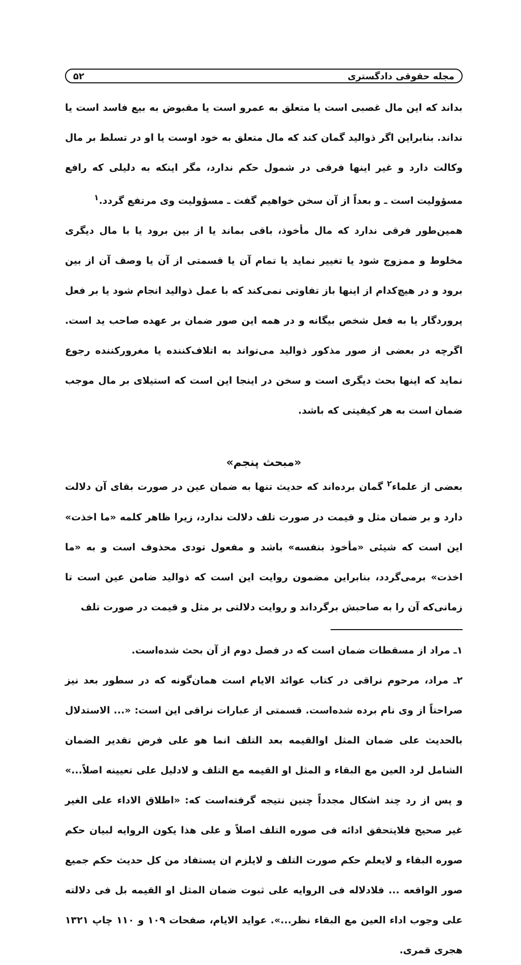مجله حقوقی دادگستری ۵۲
بداند که این مال غصبی است یا متعلق به عمرو است یا مقبوض به بیع فاسد است یا نداند. بنابراین اگر ذوالید گمان کند که مال متعلق به خود اوست یا او در تسلط بر مال وکالت دارد و غیر اینها فرقی در شمول حکم ندارد، مگر اینکه به دلیلی که رافع مسؤولیت است ـ و بعداً از آن سخن خواهیم گفت ـ مسؤولیت وی مرتفع گردد.<sup>۱</sup>
همین‌طور فرقی ندارد که مال مأخوذ، باقی بماند یا از بین برود یا با مال دیگری مخلوط و ممزوج شود یا تغییر نماید یا تمام آن یا قسمتی از آن یا وصف آن از بین برود و در هیچ‌کدام از اینها باز تفاوتی نمی‌کند که با عمل ذوالید انجام شود یا بر فعل پروردگار یا به فعل شخص بیگانه و در همه این صور ضمان بر عهده صاحب ید است. اگرچه در بعضی از صور مذکور ذوالید می‌تواند به اتلاف‌کننده یا مغرورکننده رجوع نماید که اینها بحث دیگری است و سخن در اینجا این است که استیلای بر مال موجب ضمان است به هر کیفیتی که باشد.
«مبحث پنجم»
بعضی از علماء<sup>۲</sup> گمان برده‌اند که حدیث تنها به ضمان عین در صورت بقای آن دلالت دارد و بر ضمان مثل و قیمت در صورت تلف دلالت ندارد، زیرا ظاهر کلمه «ما اخذت» این است که شیئی «مأخوذ بنفسه» باشد و مفعول تودی محذوف است و به «ما اخذت» برمی‌گردد، بنابراین مضمون روایت این است که ذوالید ضامن عین است تا زمانی‌که آن را به صاحبش برگرداند و روایت دلالتی بر مثل و قیمت در صورت تلف
۱ـ مراد از مسقطات ضمان است که در فصل دوم از آن بحث شده‌است.
۲ـ مراد، مرحوم نراقی در کتاب عوائد الایام است همان‌گونه که در سطور بعد نیز صراحتاً از وی نام برده شده‌است. قسمتی از عبارات نراقی این است: «... الاستدلال بالحدیث علی ضمان المثل اوالقیمه بعد التلف انما هو علی فرض تقدیر الضمان الشامل لرد العین مع البقاء و المثل او القیمه مع التلف و لادلیل علی تعیینه اصلاً...» و پس از رد چند اشکال مجدداً چنین نتیجه گرفته‌است که: «اطلاق الاداء علی الغیر غیر صحیح فلایتحقق ادائه فی صوره التلف اصلاً و علی هذا یکون الروایه لبیان حکم صوره البقاء و لایعلم حکم صورت التلف و لایلزم ان یستفاد من کل حدیث حکم جمیع صور الواقعه ... فلادلاله فی الروایه علی ثبوت ضمان المثل او القیمه بل فی دلالته علی وجوب اداء العین مع البقاء نظر...». عواید الایام، صفحات ۱۰۹ و ۱۱۰ چاپ ۱۳۲۱ هجری قمری.